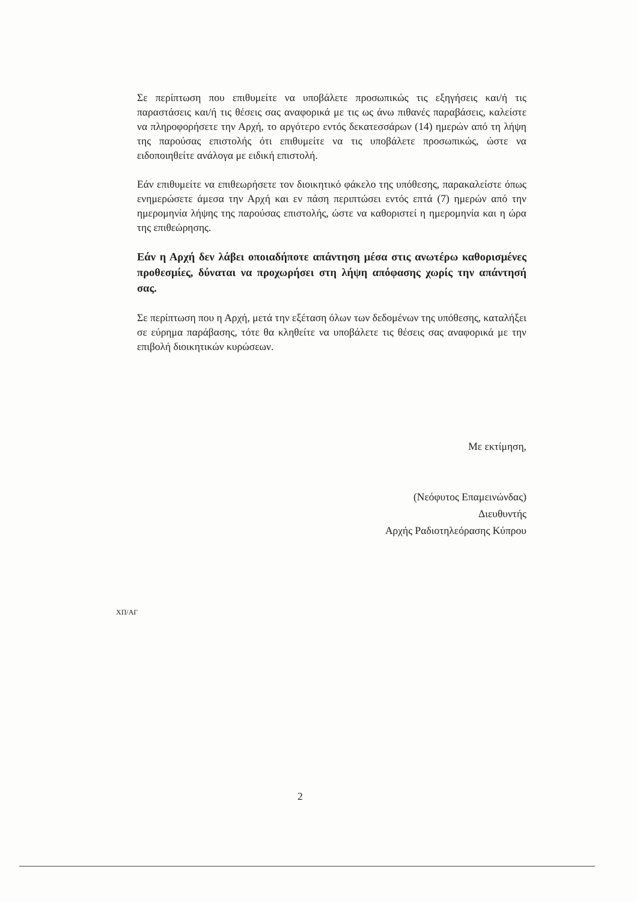Σε περίπτωση που επιθυμείτε να υποβάλετε προσωπικώς τις εξηγήσεις και/ή τις παραστάσεις και/ή τις θέσεις σας αναφορικά με τις ως άνω πιθανές παραβάσεις, καλείστε να πληροφορήσετε την Αρχή, το αργότερο εντός δεκατεσσάρων (14) ημερών από τη λήψη της παρούσας επιστολής ότι επιθυμείτε να τις υποβάλετε προσωπικώς, ώστε να ειδοποιηθείτε ανάλογα με ειδική επιστολή.
Εάν επιθυμείτε να επιθεωρήσετε τον διοικητικό φάκελο της υπόθεσης, παρακαλείστε όπως ενημερώσετε άμεσα την Αρχή και εν πάση περιπτώσει εντός επτά (7) ημερών από την ημερομηνία λήψης της παρούσας επιστολής, ώστε να καθοριστεί η ημερομηνία και η ώρα της επιθεώρησης.
Εάν η Αρχή δεν λάβει οποιαδήποτε απάντηση μέσα στις ανωτέρω καθορισμένες προθεσμίες, δύναται να προχωρήσει στη λήψη απόφασης χωρίς την απάντησή σας.
Σε περίπτωση που η Αρχή, μετά την εξέταση όλων των δεδομένων της υπόθεσης, καταλήξει σε εύρημα παράβασης, τότε θα κληθείτε να υποβάλετε τις θέσεις σας αναφορικά με την επιβολή διοικητικών κυρώσεων.
Με εκτίμηση,
(Νεόφυτος Επαμεινώνδας)
Διευθυντής
Αρχής Ραδιοτηλεόρασης Κύπρου
ΧΠ/ΑΓ
2